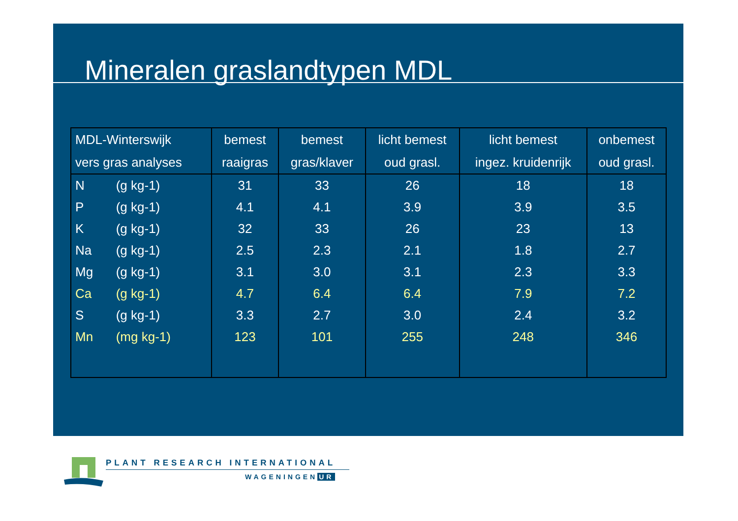Mineralen graslandtypen MDL
| MDL-Winterswijk vers gras analyses | | bemest raaigras | bemest gras/klaver | licht bemest oud grasl. | licht bemest ingez. kruidenrijk | onbemest oud grasl. |
| --- | --- | --- | --- | --- | --- | --- |
| N | (g kg-1) | 31 | 33 | 26 | 18 | 18 |
| P | (g kg-1) | 4.1 | 4.1 | 3.9 | 3.9 | 3.5 |
| K | (g kg-1) | 32 | 33 | 26 | 23 | 13 |
| Na | (g kg-1) | 2.5 | 2.3 | 2.1 | 1.8 | 2.7 |
| Mg | (g kg-1) | 3.1 | 3.0 | 3.1 | 2.3 | 3.3 |
| Ca | (g kg-1) | 4.7 | 6.4 | 6.4 | 7.9 | 7.2 |
| S | (g kg-1) | 3.3 | 2.7 | 3.0 | 2.4 | 3.2 |
| Mn | (mg kg-1) | 123 | 101 | 255 | 248 | 346 |
PLANT RESEARCH INTERNATIONAL
WAGENINGEN UR